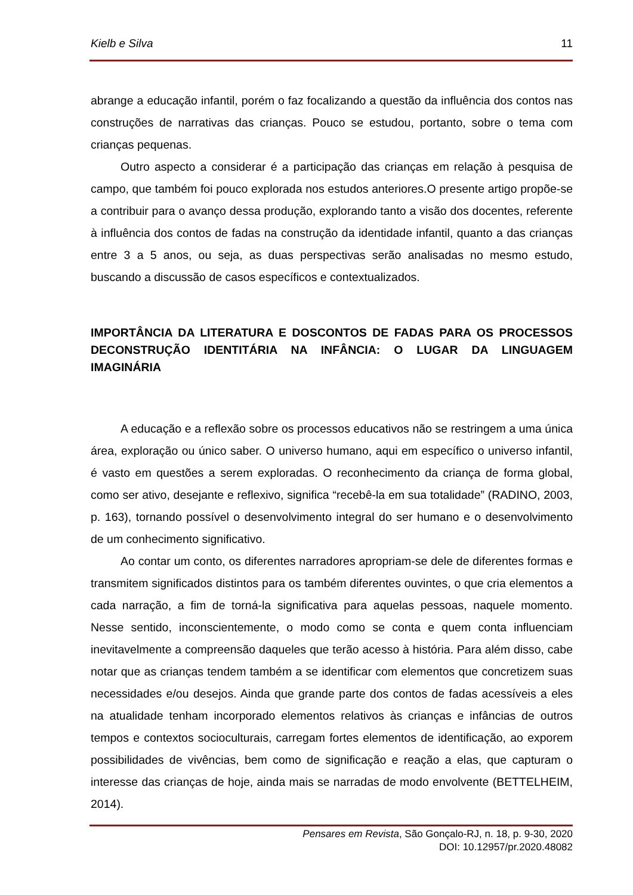Kielb e Silva 11
abrange a educação infantil, porém o faz focalizando a questão da influência dos contos nas construções de narrativas das crianças. Pouco se estudou, portanto, sobre o tema com crianças pequenas.
Outro aspecto a considerar é a participação das crianças em relação à pesquisa de campo, que também foi pouco explorada nos estudos anteriores.O presente artigo propõe-se a contribuir para o avanço dessa produção, explorando tanto a visão dos docentes, referente à influência dos contos de fadas na construção da identidade infantil, quanto a das crianças entre 3 a 5 anos, ou seja, as duas perspectivas serão analisadas no mesmo estudo, buscando a discussão de casos específicos e contextualizados.
IMPORTÂNCIA DA LITERATURA E DOSCONTOS DE FADAS PARA OS PROCESSOS DECONSTRUÇÃO IDENTITÁRIA NA INFÂNCIA: O LUGAR DA LINGUAGEM IMAGINÁRIA
A educação e a reflexão sobre os processos educativos não se restringem a uma única área, exploração ou único saber. O universo humano, aqui em específico o universo infantil, é vasto em questões a serem exploradas. O reconhecimento da criança de forma global, como ser ativo, desejante e reflexivo, significa “recebê-la em sua totalidade” (RADINO, 2003, p. 163), tornando possível o desenvolvimento integral do ser humano e o desenvolvimento de um conhecimento significativo.
Ao contar um conto, os diferentes narradores apropriam-se dele de diferentes formas e transmitem significados distintos para os também diferentes ouvintes, o que cria elementos a cada narração, a fim de torná-la significativa para aquelas pessoas, naquele momento. Nesse sentido, inconscientemente, o modo como se conta e quem conta influenciam inevitavelmente a compreensão daqueles que terão acesso à história. Para além disso, cabe notar que as crianças tendem também a se identificar com elementos que concretizem suas necessidades e/ou desejos. Ainda que grande parte dos contos de fadas acessíveis a eles na atualidade tenham incorporado elementos relativos às crianças e infâncias de outros tempos e contextos socioculturais, carregam fortes elementos de identificação, ao exporem possibilidades de vivências, bem como de significação e reação a elas, que capturam o interesse das crianças de hoje, ainda mais se narradas de modo envolvente (BETTELHEIM, 2014).
Pensares em Revista, São Gonçalo-RJ, n. 18, p. 9-30, 2020
DOI: 10.12957/pr.2020.48082